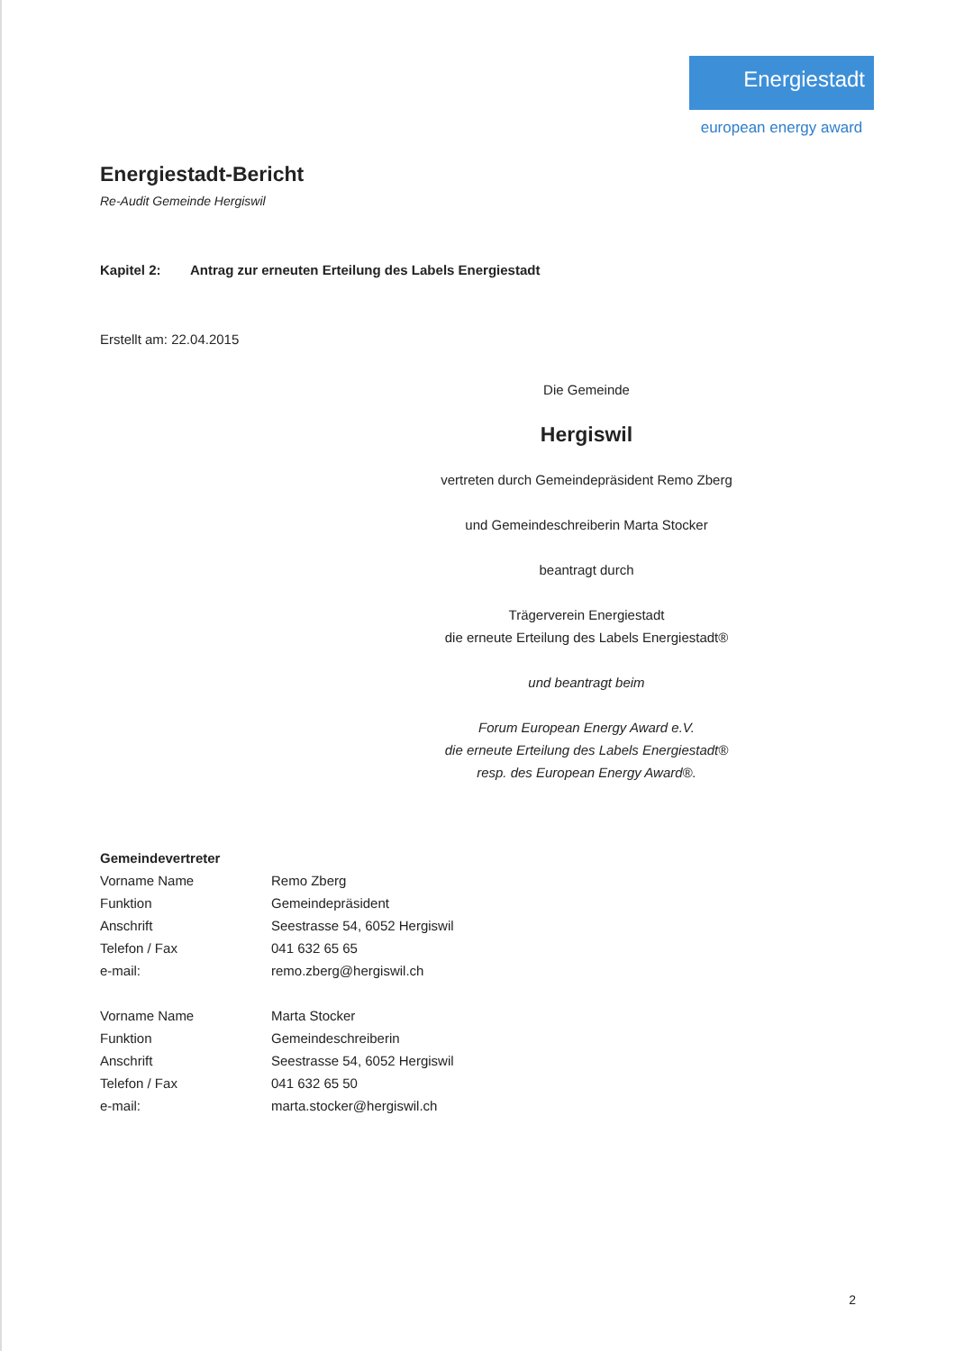Energiestadt
european energy award
Energiestadt-Bericht
Re-Audit Gemeinde Hergiswil
Kapitel 2: Antrag zur erneuten Erteilung des Labels Energiestadt
Erstellt am: 22.04.2015
Die Gemeinde
Hergiswil
vertreten durch Gemeindepräsident Remo Zberg
und Gemeindeschreiberin Marta Stocker
beantragt durch
Trägerverein Energiestadt
die erneute Erteilung des Labels Energiestadt®
und beantragt beim
Forum European Energy Award e.V.
die erneute Erteilung des Labels Energiestadt®
resp. des European Energy Award®.
| Gemeindevertreter | |
| --- | --- |
| Vorname Name | Remo Zberg |
| Funktion | Gemeindepräsident |
| Anschrift | Seestrasse 54, 6052 Hergiswil |
| Telefon / Fax | 041 632 65 65 |
| e-mail: | remo.zberg@hergiswil.ch |
| Vorname Name | Marta Stocker |
| Funktion | Gemeindeschreiberin |
| Anschrift | Seestrasse 54, 6052 Hergiswil |
| Telefon / Fax | 041 632 65 50 |
| e-mail: | marta.stocker@hergiswil.ch |
2